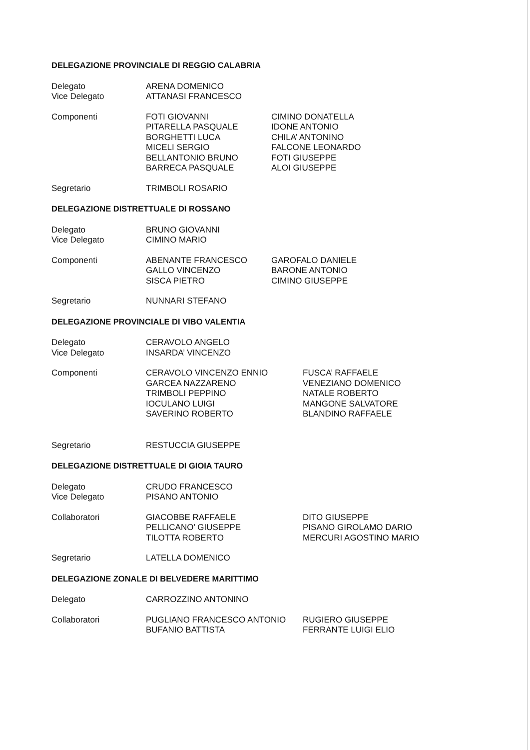DELEGAZIONE PROVINCIALE DI REGGIO CALABRIA
Delegato
Vice Delegato
ARENA DOMENICO
ATTANASI FRANCESCO
Componenti FOTI GIOVANNI
PITARELLA PASQUALE
BORGHETTI LUCA
MICELI SERGIO
BELLANTONIO BRUNO
BARRECA PASQUALE
CIMINO DONATELLA
IDONE ANTONIO
CHILA’ ANTONINO
FALCONE LEONARDO
FOTI GIUSEPPE
ALOI GIUSEPPE
Segretario TRIMBOLI ROSARIO
DELEGAZIONE DISTRETTUALE DI ROSSANO
Delegato
Vice Delegato
BRUNO GIOVANNI
CIMINO MARIO
Componenti ABENANTE FRANCESCO
GALLO VINCENZO
SISCA PIETRO
GAROFALO DANIELE
BARONE ANTONIO
CIMINO GIUSEPPE
Segretario NUNNARI STEFANO
DELEGAZIONE PROVINCIALE DI VIBO VALENTIA
Delegato
Vice Delegato
CERAVOLO ANGELO
INSARDA’ VINCENZO
Componenti CERAVOLO VINCENZO ENNIO
GARCEA NAZZARENO
TRIMBOLI PEPPINO
IOCULANO LUIGI
SAVERINO ROBERTO
FUSCA’ RAFFAELE
VENEZIANO DOMENICO
NATALE ROBERTO
MANGONE SALVATORE
BLANDINO RAFFAELE
Segretario RESTUCCIA GIUSEPPE
DELEGAZIONE DISTRETTUALE DI GIOIA TAURO
Delegato
Vice Delegato
CRUDO FRANCESCO
PISANO ANTONIO
Collaboratori GIACOBBE RAFFAELE
PELLICANO’ GIUSEPPE
TILOTTA ROBERTO
DITO GIUSEPPE
PISANO GIROLAMO DARIO
MERCURI AGOSTINO MARIO
Segretario LATELLA DOMENICO
DELEGAZIONE ZONALE DI BELVEDERE MARITTIMO
Delegato CARROZZINO ANTONINO
Collaboratori PUGLIANO FRANCESCO ANTONIO
BUFANIO BATTISTA
RUGIERO GIUSEPPE
FERRANTE LUIGI ELIO